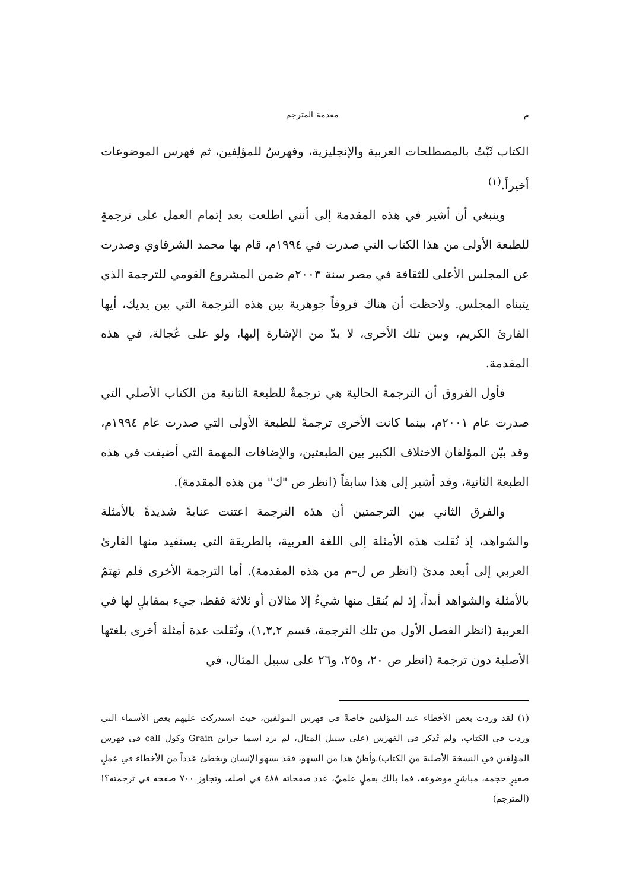م مقدمة المترجم
الكتاب ثَبْتٌ بالمصطلحات العربية والإنجليزية، وفهرسٌ للمؤلِفين، ثم فهرس الموضوعات أخيراً.<sup>(١)</sup>
وينبغي أن أشير في هذه المقدمة إلى أنني اطلعت بعد إتمام العمل على ترجمةٍ للطبعة الأولى من هذا الكتاب التي صدرت في ١٩٩٤م، قام بها محمد الشرقاوي وصدرت عن المجلس الأعلى للثقافة في مصر سنة ٢٠٠٣م ضمن المشروع القومي للترجمة الذي يتبناه المجلس. ولاحظت أن هناك فروقاً جوهرية بين هذه الترجمة التي بين يديك، أيها القارئ الكريم، وبين تلك الأخرى، لا بدّ من الإشارة إليها، ولو على عُجالة، في هذه المقدمة.
فأول الفروق أن الترجمة الحالية هي ترجمةٌ للطبعة الثانية من الكتاب الأصلي التي صدرت عام ٢٠٠١م، بينما كانت الأخرى ترجمةً للطبعة الأولى التي صدرت عام ١٩٩٤م، وقد بيّن المؤلفان الاختلاف الكبير بين الطبعتين، والإضافات المهمة التي أضيفت في هذه الطبعة الثانية، وقد أشير إلى هذا سابقاً (انظر ص "ك" من هذه المقدمة).
والفرق الثاني بين الترجمتين أن هذه الترجمة اعتنت عنايةً شديدةً بالأمثلة والشواهد، إذ نُقلت هذه الأمثلة إلى اللغة العربية، بالطريقة التي يستفيد منها القارئ العربي إلى أبعد مدىً (انظر ص ل–م من هذه المقدمة). أما الترجمة الأخرى فلم تهتمّ بالأمثلة والشواهد أبداً، إذ لم يُنقل منها شيءٌ إلا مثالان أو ثلاثة فقط، جيء بمقابلٍ لها في العربية (انظر الفصل الأول من تلك الترجمة، قسم ١,٣,٢)، ونُقلت عدة أمثلة أخرى بلغتها الأصلية دون ترجمة (انظر ص ٢٠، و٢٥، و٢٦ على سبيل المثال، في
(١) لقد وردت بعض الأخطاء عند المؤلفين خاصةً في فهرس المؤلفين، حيث استدركت عليهم بعض الأسماء التي وردت في الكتاب، ولم تُذكر في الفهرس (على سبيل المثال، لم يرد اسما جراين Grain وكول call في فهرس المؤلفين في النسخة الأصلية من الكتاب).وأظنّ هذا من السهو، فقد يسهو الإنسان ويخطئ عدداً من الأخطاء في عملٍ صغيرٍ حجمه، مباشرٍ موضوعه، فما بالك بعملٍ علميّ، عدد صفحاته ٤٨٨ في أصله، وتجاوز ٧٠٠ صفحة في ترجمته؟!(المترجم)